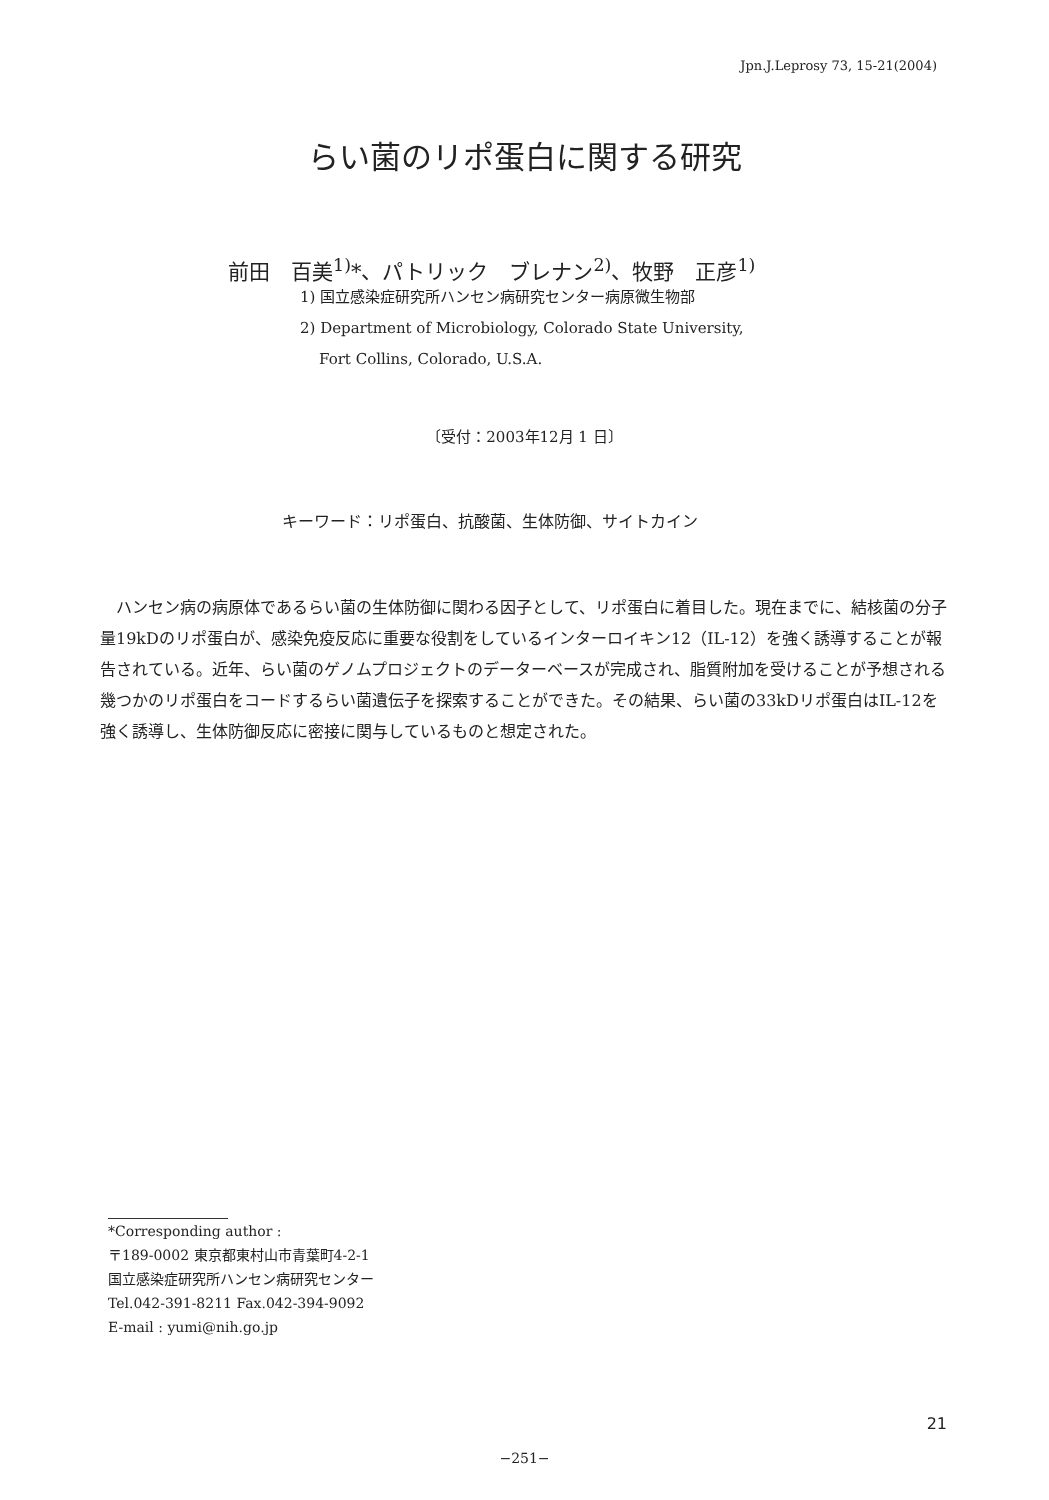Jpn.J.Leprosy 73, 15-21(2004)
らい菌のリポ蛋白に関する研究
前田　百美<sup>1)</sup>*、パトリック　ブレナン<sup>2)</sup>、牧野　正彦<sup>1)</sup>
1) 国立感染症研究所ハンセン病研究センター病原微生物部
2) Department of Microbiology, Colorado State University,
Fort Collins, Colorado, U.S.A.
〔受付：2003年12月 1 日〕
キーワード：リポ蛋白、抗酸菌、生体防御、サイトカイン
ハンセン病の病原体であるらい菌の生体防御に関わる因子として、リポ蛋白に着目した。現在までに、結核菌の分子量19kDのリポ蛋白が、感染免疫反応に重要な役割をしているインターロイキン12（IL-12）を強く誘導することが報告されている。近年、らい菌のゲノムプロジェクトのデーターベースが完成され、脂質附加を受けることが予想される幾つかのリポ蛋白をコードするらい菌遺伝子を探索することができた。その結果、らい菌の33kDリポ蛋白はIL-12を強く誘導し、生体防御反応に密接に関与しているものと想定された。
*Corresponding author :
〒189-0002 東京都東村山市青葉町4-2-1
国立感染症研究所ハンセン病研究センター
Tel.042-391-8211 Fax.042-394-9092
E-mail : yumi@nih.go.jp
21
−251−